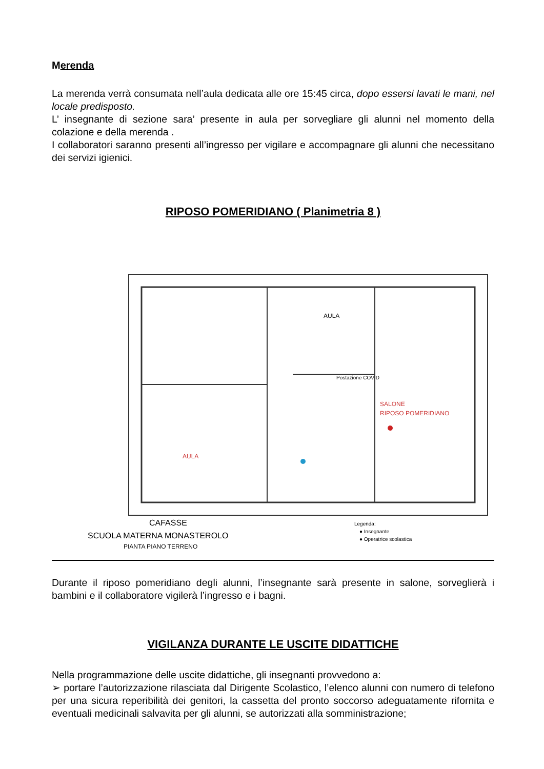Merenda
La merenda verrà consumata nell’aula dedicata alle ore 15:45 circa, dopo essersi lavati le mani, nel locale predisposto.
L’ insegnante di sezione sara’ presente in aula per sorvegliare gli alunni nel momento della colazione e della merenda .
I collaboratori saranno presenti all’ingresso per vigilare e accompagnare gli alunni che necessitano dei servizi igienici.
RIPOSO POMERIDIANO ( Planimetria 8 )
AULA
SALONE
RIPOSO POMERIDIANO
AULA
Postazione COVID
CAFASSE
SCUOLA MATERNA MONASTEROLO
PIANTA PIANO TERRENO
Legenda:
● Insegnante
● Operatrice scolastica
Durante il riposo pomeridiano degli alunni, l’insegnante sarà presente in salone, sorveglierà i bambini e il collaboratore vigilerà l’ingresso e i bagni.
VIGILANZA DURANTE LE USCITE DIDATTICHE
Nella programmazione delle uscite didattiche, gli insegnanti provvedono a:
➢ portare l’autorizzazione rilasciata dal Dirigente Scolastico, l’elenco alunni con numero di telefono per una sicura reperibilità dei genitori, la cassetta del pronto soccorso adeguatamente rifornita e eventuali medicinali salvavita per gli alunni, se autorizzati alla somministrazione;